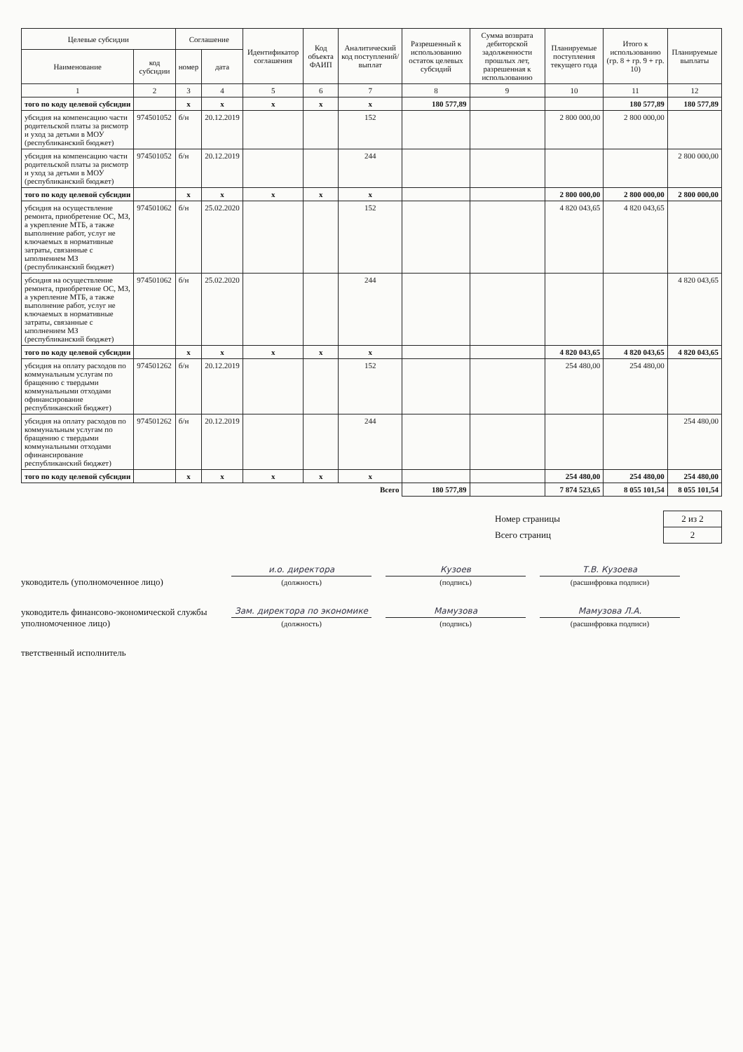| Целевые субсидии | | Соглашение | | Идентификатор соглашения | Код объекта ФАИП | Аналитический код поступлений/ выплат | Разрешенный к использованию остаток целевых субсидий | Сумма возврата дебиторской задолженности прошлых лет, разрешенная к использованию | Планируемые поступления текущего года | Итого к использованию (гр. 8 + гр. 9 + гр. 10) | Планируемые выплаты |
| --- | --- | --- | --- | --- | --- | --- | --- | --- | --- | --- | --- |
| Наименование | код субсидии | номер | дата | | | | | | | | |
| 1 | 2 | 3 | 4 | 5 | 6 | 7 | 8 | 9 | 10 | 11 | 12 |
| того по коду целевой субсидии | | х | х | х | х | х | 180 577,89 | | | 180 577,89 | 180 577,89 |
| убсидия на компенсацию части родительской платы за рисмотр и уход за детьми в МОУ (республиканский бюджет) | 974501052 | б/н | 20.12.2019 | | | 152 | | | 2 800 000,00 | 2 800 000,00 | |
| убсидия на компенсацию части родительской платы за рисмотр и уход за детьми в МОУ (республиканский бюджет) | 974501052 | б/н | 20.12.2019 | | | 244 | | | | | 2 800 000,00 |
| того по коду целевой субсидии | | х | х | х | х | х | | | 2 800 000,00 | 2 800 000,00 | 2 800 000,00 |
| убсидия на осуществление ремонта, приобретение ОС, МЗ, а укрепление МТБ, а также выполнение работ, услуг не ключаемых в нормативные затраты, связанные с ыполнением МЗ (республиканский бюджет) | 974501062 | б/н | 25.02.2020 | | | 152 | | | 4 820 043,65 | 4 820 043,65 | |
| убсидия на осуществление ремонта, приобретение ОС, МЗ, а укрепление МТБ, а также выполнение работ, услуг не ключаемых в нормативные затраты, связанные с ыполнением МЗ (республиканский бюджет) | 974501062 | б/н | 25.02.2020 | | | 244 | | | | | 4 820 043,65 |
| того по коду целевой субсидии | | х | х | х | х | х | | | 4 820 043,65 | 4 820 043,65 | 4 820 043,65 |
| убсидия на оплату расходов по коммунальным услугам по бращению с твердыми коммунальными отходами офинансирование республиканский бюджет) | 974501262 | б/н | 20.12.2019 | | | 152 | | | 254 480,00 | 254 480,00 | |
| убсидия на оплату расходов по коммунальным услугам по бращению с твердыми коммунальными отходами офинансирование республиканский бюджет) | 974501262 | б/н | 20.12.2019 | | | 244 | | | | | 254 480,00 |
| того по коду целевой субсидии | | х | х | х | х | х | | | 254 480,00 | 254 480,00 | 254 480,00 |
| Всего | | | | | | | 180 577,89 | | 7 874 523,65 | 8 055 101,54 | 8 055 101,54 |
| Номер страницы | 2 из 2 |
| Всего страниц | 2 |
уководитель (уполномоченное лицо)
и.о. директора
(должность)
Кузоев
(подпись)
Т.В. Кузоева
(расшифровка подписи)
уководитель финансово-экономической службы уполномоченное лицо)
Зам. директора по экономике
(должность)
Мамузова
(подпись)
Мамузова Л.А.
(расшифровка подписи)
тветственный исполнитель